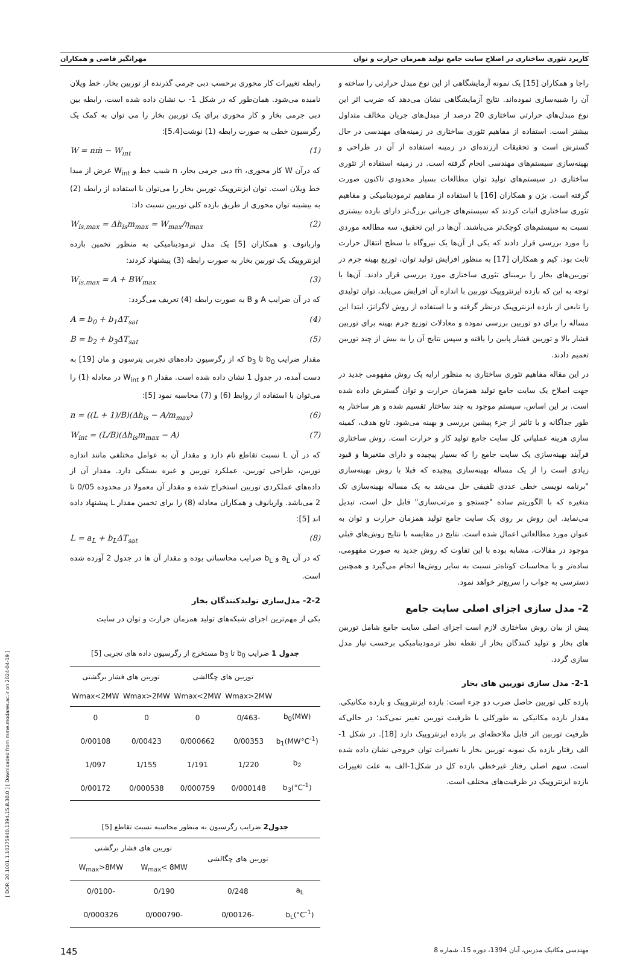کاربرد تئوری ساختاری در اصلاح سایت جامع تولید همزمان حرارت و توان مهرانگیز قاضی و همکاران
راجا و همکاران [15] یک نمونه آزمایشگاهی از این نوع مبدل حرارتی را ساخته و آن را شبیه‌سازی نموده‌اند. نتایج آزمایشگاهی نشان می‌دهد که ضریب اثر این نوع مبدل‌های حرارتی ساختاری 20 درصد از مبدل‌های جریان مخالف متداول بیشتر است. استفاده از مفاهیم تئوری ساختاری در زمینه‌های مهندسی در حال گسترش است و تحقیقات ارزنده‌ای در زمینه استفاده از آن در طراحی و بهینه‌سازی سیستم‌های مهندسی انجام گرفته است. در زمینه استفاده از تئوری ساختاری در سیستم‌های تولید توان مطالعات بسیار محدودی تاکنون صورت گرفته است. بژن و همکاران [16] با استفاده از مفاهیم ترمودینامیکی و مفاهیم تئوری ساختاری اثبات کردند که سیستم‌های جریانی بزرگ‌تر دارای بازده بیشتری نسبت به سیستم‌های کوچک‌تر می‌باشند. آن‌ها در این تحقیق، سه مطالعه موردی را مورد بررسی قرار دادند که یکی از آن‌ها یک نیروگاه با سطح انتقال حرارت ثابت بود. کیم و همکاران [17] به منظور افزایش تولید توان، توزیع بهینه جرم در توربین‌های بخار را برمبنای تئوری ساختاری مورد بررسی قرار دادند. آن‌ها با توجه به این که بازده ایزنتروپیک توربین با اندازه آن افزایش می‌یابد، توان تولیدی را تابعی از بازده ایزنتروپیک درنظر گرفته و با استفاده از روش لاگرانژ، ابتدا این مساله را برای دو توربین بررسی نموده و معادلات توزیع جرم بهینه برای توربین فشار بالا و توربین فشار پایین را یافته و سپس نتایج آن را به بیش از چند توربین تعمیم دادند.
در این مقاله مفاهیم تئوری ساختاری به منظور ارایه یک روش مفهومی جدید در جهت اصلاح یک سایت جامع تولید همزمان حرارت و توان گسترش داده شده است. بر این اساس، سیستم موجود به چند ساختار تقسیم شده و هر ساختار به طور جداگانه و با تاثیر از جزء پیشین بررسی و بهینه می‌شود. تابع هدف، کمینه سازی هزینه عملیاتی کل سایت جامع تولید کار و حرارت است. روش ساختاری فرآیند بهینه‌سازی یک سایت جامع را که بسیار پیچیده و دارای متغیرها و قیود زیادی است را از یک مساله بهینه‌سازی پیچیده که قبلا با روش بهینه‌سازی "برنامه نویسی خطی عددی تلفیقی حل می‌شد به یک مساله بهینه‌سازی تک متغیره که با الگوریتم ساده "جستجو و مرتب‌سازی" قابل حل است، تبدیل می‌نماید. این روش بر روی یک سایت جامع تولید همزمان حرارت و توان به عنوان مورد مطالعاتی اعمال شده است. نتایج در مقایسه با نتایج روش‌های قبلی موجود در مقالات، مشابه بوده با این تفاوت که روش جدید به صورت مفهومی، ساده‌تر و با محاسبات کوتاه‌تر نسبت به سایر روش‌ها انجام می‌گیرد و همچنین دسترسی به جواب را سریع‌تر خواهد نمود.
2- مدل سازی اجزای اصلی سایت جامع
پیش از بیان روش ساختاری لازم است اجزای اصلی سایت جامع شامل توربین های بخار و تولید کنندگان بخار از نقطه نظر ترمودینامیکی برحسب نیاز مدل سازی گردد.
2-1- مدل سازی توربین های بخار
بازده کلی توربین حاصل ضرب دو جزء است: بازده ایزنتروپیک و بازده مکانیکی. مقدار بازده مکانیکی به طورکلی با ظرفیت توربین تغییر نمی‌کند؛ در حالی‌که ظرفیت توربین اثر قابل ملاحظه‌ای بر بازده ایزنتروپیک دارد [18]. در شکل 1- الف رفتار بازده یک نمونه توربین بخار با تغییرات توان خروجی نشان داده شده است. سهم اصلی رفتار غیرخطی بازده کل در شکل1-الف به علت تغییرات بازده ایزنتروپیک در ظرفیت‌های مختلف است.
رابطه تغییرات کار محوری برحسب دبی جرمی گذرنده از توربین بخار، خط ویلان نامیده می‌شود. همان‌طور که در شکل 1- ب نشان داده شده است، رابطه بین دبی جرمی بخار و کار محوری برای یک توربین بخار را می توان به کمک یک رگرسیون خطی به صورت رابطه (1) نوشت[5،4]:
W = nṁ − W<sub>int</sub> (1)
که درآن W کار محوری، ṁ دبی جرمی بخار، n شیب خط و W<sub>int</sub> عرض از مبدا خط ویلان است. توان ایزنتروپیک توربین بخار را می‌توان با استفاده از رابطه (2) به بیشینه توان محوری از طریق بازده کلی توربین نسبت داد:
W<sub>is,max</sub> = Δh<sub>is</sub>m<sub>max</sub> = W<sub>max</sub>/η<sub>max</sub> (2)
واربانوف و همکاران [5] یک مدل ترمودینامیکی به منظور تخمین بازده ایزنتروپیک یک توربین بخار به صورت رابطه (3) پیشنهاد کردند:
W<sub>is,max</sub> = A + BW<sub>max</sub> (3)
که در آن ضرایب A و B به صورت رابطه (4) تعریف می‌گردد:
A = b<sub>0</sub> + b<sub>1</sub>ΔT<sub>sat</sub> (4)
B = b<sub>2</sub> + b<sub>3</sub>ΔT<sub>sat</sub> (5)
مقدار ضرایب b<sub>0</sub> تا b<sub>3</sub> که از رگرسیون داده‌های تجربی پترسون و مان [19] به دست آمده، در جدول 1 نشان داده شده است. مقدار n و W<sub>int</sub> در معادله (1) را می‌توان با استفاده از روابط (6) و (7) محاسبه نمود [5]:
n = ((L + 1)/B)(Δh<sub>is</sub> − A/m<sub>max</sub>) (6)
W<sub>int</sub> = (L/B)(Δh<sub>is</sub>m<sub>max</sub> − A) (7)
که در آن L نسبت تقاطع نام دارد و مقدار آن به عوامل مختلفی مانند اندازه توربین، طراحی توربین، عملکرد توربین و غیره بستگی دارد. مقدار آن از داده‌های عملکردی توربین استخراج شده و مقدار آن معمولا در محدوده 0/05 تا 2 می‌باشد. واربانوف و همکاران معادله (8) را برای تخمین مقدار L پیشنهاد داده اند [5]:
L = a<sub>L</sub> + b<sub>L</sub>ΔT<sub>sat</sub> (8)
که در آن a<sub>L</sub> و b<sub>L</sub> ضرایب محاسباتی بوده و مقدار آن ها در جدول 2 آورده شده است.
2-2- مدل‌سازی تولیدکنندگان بخار
یکی از مهم‌ترین اجزای شبکه‌های تولید همزمان حرارت و توان در سایت
جدول 1 ضرایب b <sub>0</sub> تا b <sub>3</sub> مستخرج از رگرسیون داده های تجربی [5]
| | توربین های چگالشی | | توربین های فشار برگشتی | |
| --- | --- | --- | --- | --- |
| | Wmax>2MW | Wmax<2MW | Wmax>2MW | Wmax<2MW |
| b<sub>0</sub>(MW) | -0/463 | 0 | 0 | 0 |
| b<sub>1</sub>(MW°C<sup>-1</sup>) | 0/00353 | 0/000662 | 0/00423 | 0/00108 |
| b<sub>2</sub> | 1/220 | 1/191 | 1/155 | 1/097 |
| b<sub>3</sub>(°C<sup>-1</sup>) | 0/000148 | 0/000759 | 0/000538 | 0/00172 |
جدول2 ضرایب رگرسیون به منظور محاسبه نسبت تقاطع [5]
| | توربین های چگالشی | توربین های فشار برگشتی | |
| --- | --- | --- | --- |
| | | W<sub>max</sub>< 8MW | W<sub>max</sub>>8MW |
| a<sub>L</sub> | 0/248 | 0/190 | -0/0100 |
| b<sub>L</sub>(°C<sup>-1</sup>) | -0/00126 | -0/000790 | 0/000326 |
مهندسی مکانیک مدرس، آبان 1394، دوره 15، شماره 8 145
[ DOR: 20.1001.1.10275940.1394.15.8.30.0 ] [ Downloaded from mme.modares.ac.ir on 2024-04-19 ]